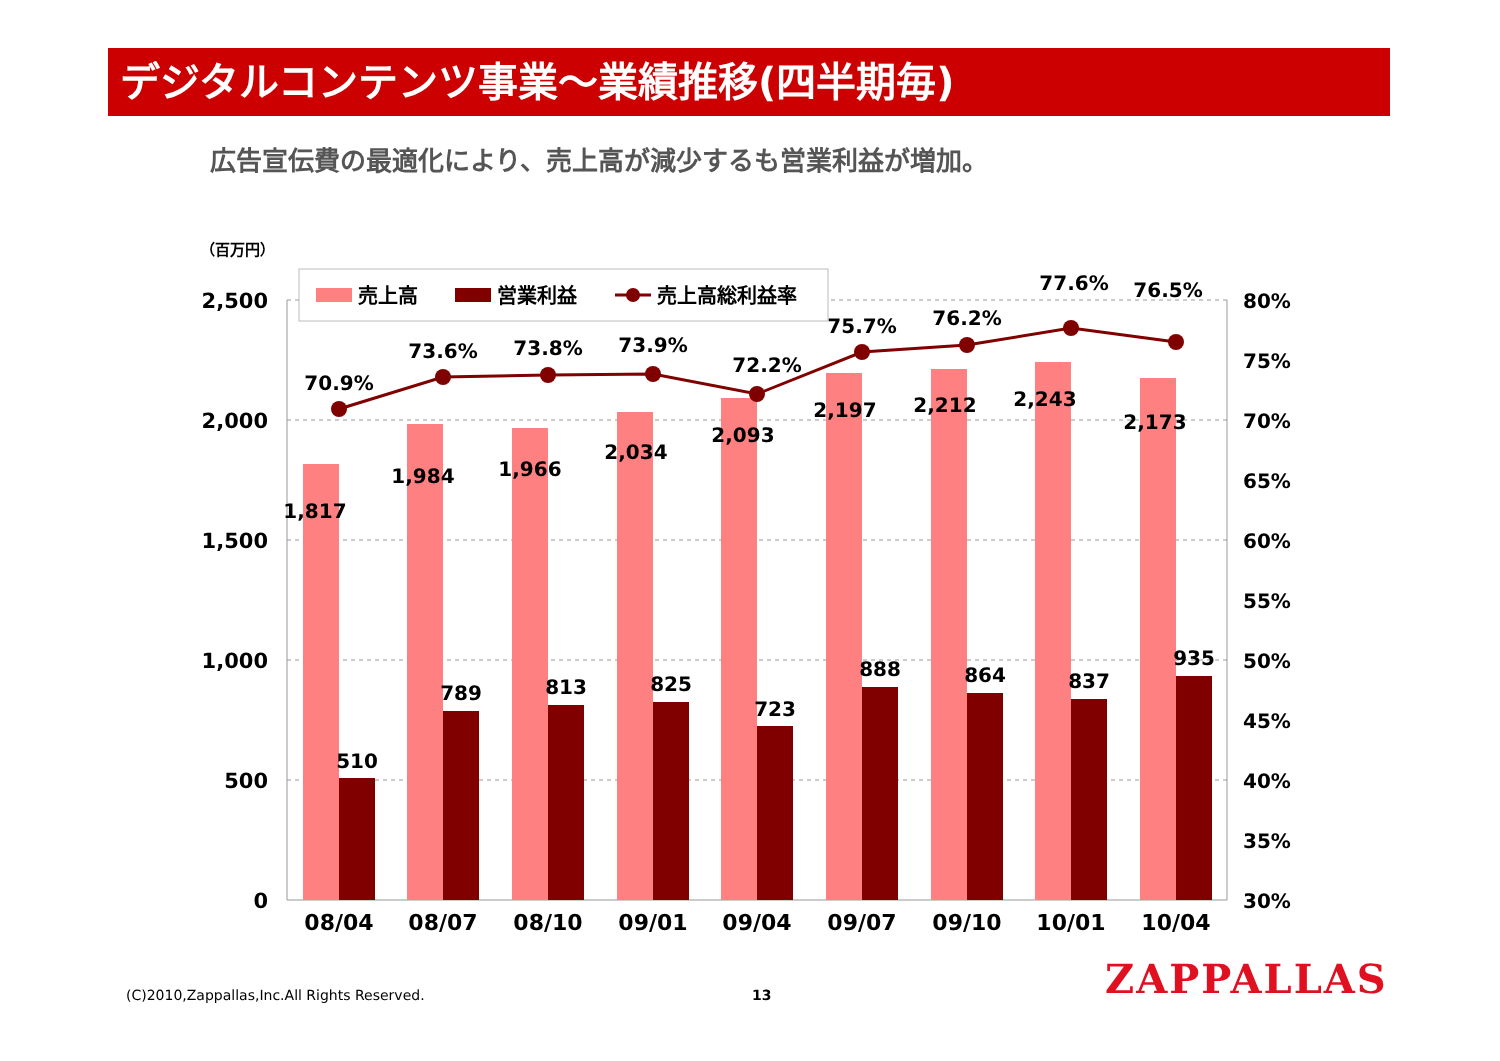デジタルコンテンツ事業～業績推移(四半期毎)
広告宣伝費の最適化により、売上高が減少するも営業利益が増加。
（百万円）
2,500
2,000
1,500
1,000
500
0
80%
75%
70%
65%
60%
55%
50%
45%
40%
35%
30%
70.9%
73.6%
73.8%
73.9%
72.2%
75.7%
76.2%
77.6%
76.5%
1,817
1,984
1,966
2,034
2,093
2,197
2,212
2,243
2,173
510
789
813
825
723
888
864
837
935
08/04
08/07
08/10
09/01
09/04
09/07
09/10
10/01
10/04
売上高
営業利益
売上高総利益率
(C)2010,Zappallas,Inc.All Rights Reserved.
13 ZAPPALLAS